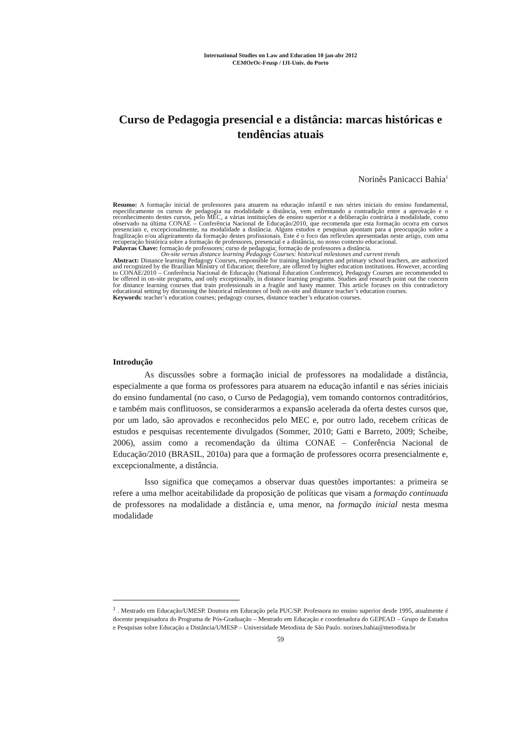International Studies on Law and Education 10 jan-abr 2012
CEMOrOc-Feusp / IJI-Univ. do Porto
Curso de Pedagogia presencial e a distância: marcas históricas e tendências atuais
Norinês Panicacci Bahia<sup>1</sup>
Resumo: A formação inicial de professores para atuarem na educação infantil e nas séries iniciais do ensino fundamental, especificamente os cursos de pedagogia na modalidade a distância, vem enfrentando a contradição entre a aprovação e o reconhecimento destes cursos, pelo MEC, a várias instituições de ensino superior e a deliberação contrária à modalidade, como observado na última CONAE – Conferência Nacional de Educação/2010, que recomenda que esta formação ocorra em cursos presenciais e, excepcionalmente, na modalidade a distância. Alguns estudos e pesquisas apontam para a preocupação sobre a fragilização e/ou aligeiramento da formação destes profissionais. Este é o foco das reflexões apresentadas neste artigo, com uma recuperação histórica sobre a formação de professores, presencial e a distância, no nosso contexto educacional.
Palavras Chave: formação de professores; curso de pedagogia; formação de professores a distância.
On-site versus distance learning Pedagogy Courses: historical milestones and current trends
Abstract: Distance learning Pedagogy Courses, responsible for training kindergarten and primary school teachers, are authorized and recognized by the Brazilian Ministry of Education; therefore, are offered by higher education institutions. However, according to CONAE/2010 – Conferência Nacional de Educação (National Education Conference), Pedagogy Courses are recommended to be offered in on-site programs, and only exceptionally, in distance learning programs. Studies and research point out the concern for distance learning courses that train professionals in a fragile and hasty manner. This article focuses on this contradictory educational setting by discussing the historical milestones of both on-site and distance teacher’s education courses.
Keywords: teacher’s education courses; pedagogy courses, distance teacher’s education courses.
Introdução
As discussões sobre a formação inicial de professores na modalidade a distância, especialmente a que forma os professores para atuarem na educação infantil e nas séries iniciais do ensino fundamental (no caso, o Curso de Pedagogia), vem tomando contornos contraditórios, e também mais conflituosos, se considerarmos a expansão acelerada da oferta destes cursos que, por um lado, são aprovados e reconhecidos pelo MEC e, por outro lado, recebem críticas de estudos e pesquisas recentemente divulgados (Sommer, 2010; Gatti e Barreto, 2009; Scheibe, 2006), assim como a recomendação da última CONAE – Conferência Nacional de Educação/2010 (BRASIL, 2010a) para que a formação de professores ocorra presencialmente e, excepcionalmente, a distância.
Isso significa que começamos a observar duas questões importantes: a primeira se refere a uma melhor aceitabilidade da proposição de políticas que visam a formação continuada de professores na modalidade a distância e, uma menor, na formação inicial nesta mesma modalidade
<sup>1</sup> . Mestrado em Educação/UMESP. Doutora em Educação pela PUC/SP. Professora no ensino superior desde 1995, atualmente é docente pesquisadora do Programa de Pós-Graduação – Mestrado em Educação e coordenadora do GEPEAD – Grupo de Estudos e Pesquisas sobre Educação a Distância/UMESP – Universidade Metodista de São Paulo. norines.bahia@metodista.br
59